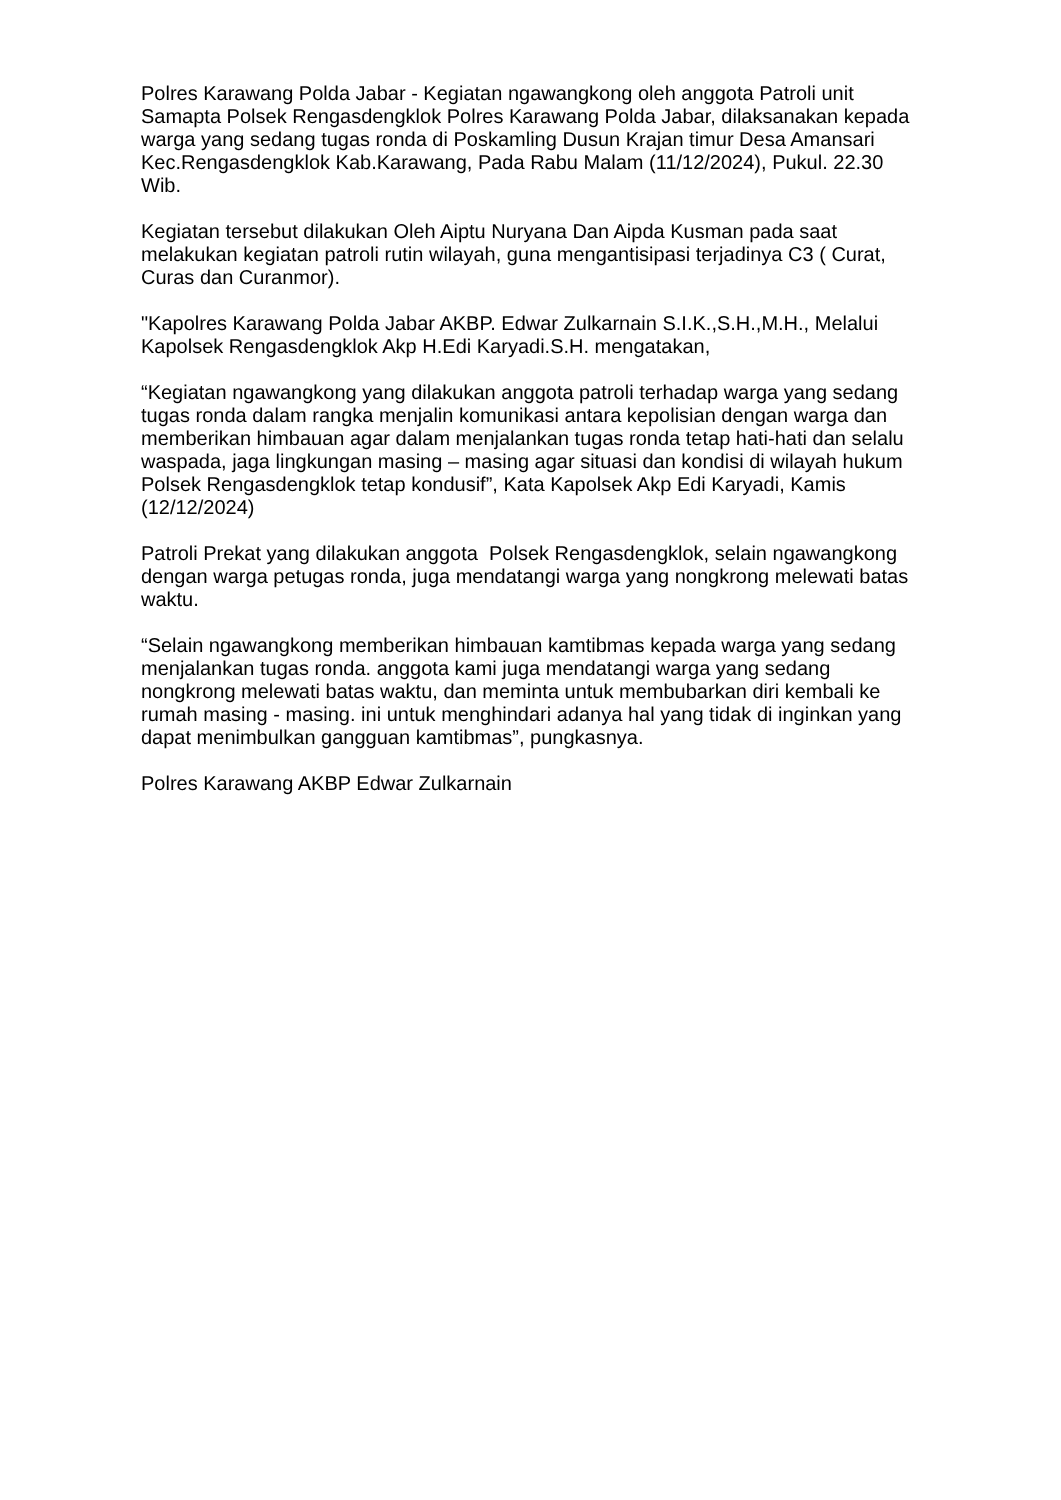Polres Karawang Polda Jabar - Kegiatan ngawangkong oleh anggota Patroli unit Samapta Polsek Rengasdengklok Polres Karawang Polda Jabar, dilaksanakan kepada warga yang sedang tugas ronda di Poskamling Dusun Krajan timur Desa Amansari Kec.Rengasdengklok Kab.Karawang, Pada Rabu Malam (11/12/2024), Pukul. 22.30 Wib.
Kegiatan tersebut dilakukan Oleh Aiptu Nuryana Dan Aipda Kusman pada saat melakukan kegiatan patroli rutin wilayah, guna mengantisipasi terjadinya C3 ( Curat, Curas dan Curanmor).
"Kapolres Karawang Polda Jabar AKBP. Edwar Zulkarnain S.I.K.,S.H.,M.H., Melalui Kapolsek Rengasdengklok Akp H.Edi Karyadi.S.H. mengatakan,
“Kegiatan ngawangkong yang dilakukan anggota patroli terhadap warga yang sedang tugas ronda dalam rangka menjalin komunikasi antara kepolisian dengan warga dan memberikan himbauan agar dalam menjalankan tugas ronda tetap hati-hati dan selalu waspada, jaga lingkungan masing – masing agar situasi dan kondisi di wilayah hukum Polsek Rengasdengklok tetap kondusif”, Kata Kapolsek Akp Edi Karyadi, Kamis (12/12/2024)
Patroli Prekat yang dilakukan anggota Polsek Rengasdengklok, selain ngawangkong dengan warga petugas ronda, juga mendatangi warga yang nongkrong melewati batas waktu.
“Selain ngawangkong memberikan himbauan kamtibmas kepada warga yang sedang menjalankan tugas ronda. anggota kami juga mendatangi warga yang sedang nongkrong melewati batas waktu, dan meminta untuk membubarkan diri kembali ke rumah masing - masing. ini untuk menghindari adanya hal yang tidak di inginkan yang dapat menimbulkan gangguan kamtibmas”, pungkasnya.
Polres Karawang AKBP Edwar Zulkarnain